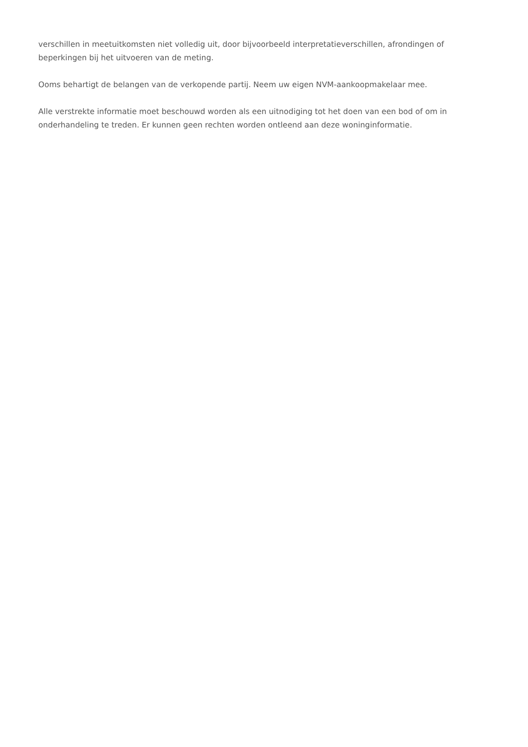verschillen in meetuitkomsten niet volledig uit, door bijvoorbeeld interpretatieverschillen, afrondingen of beperkingen bij het uitvoeren van de meting.
Ooms behartigt de belangen van de verkopende partij. Neem uw eigen NVM-aankoopmakelaar mee.
Alle verstrekte informatie moet beschouwd worden als een uitnodiging tot het doen van een bod of om in onderhandeling te treden. Er kunnen geen rechten worden ontleend aan deze woninginformatie.